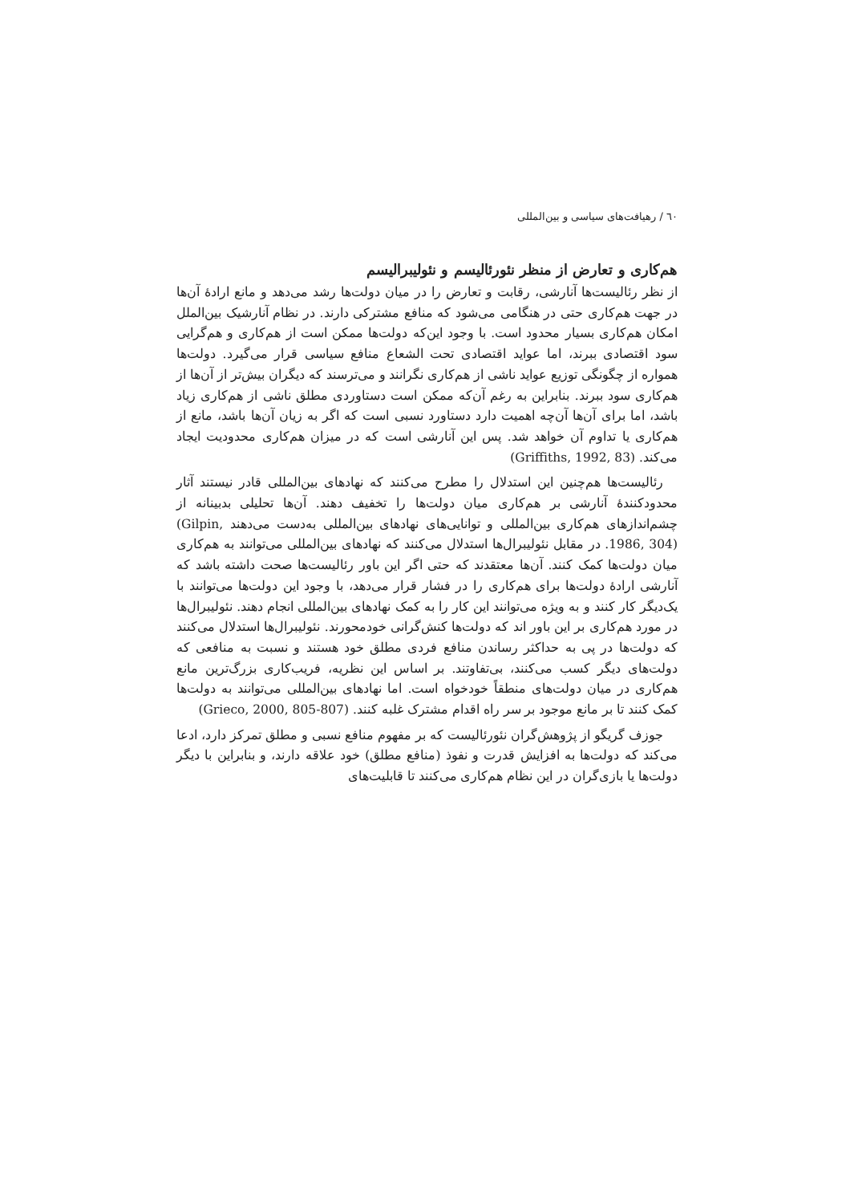٦٠ / رهیافت‌های سیاسی و بین‌المللی
هم‌کاری و تعارض از منظر نئورئالیسم و نئولیبرالیسم
از نظر رئالیست‌ها آنارشی، رقابت و تعارض را در میان دولت‌ها رشد می‌دهد و مانع ارادهٔ آن‌ها در جهت هم‌کاری حتی در هنگامی می‌شود که منافع مشترکی دارند. در نظام آنارشیک بین‌الملل امکان هم‌کاری بسیار محدود است. با وجود این‌که دولت‌ها ممکن است از هم‌کاری و هم‌گرایی سود اقتصادی ببرند، اما عواید اقتصادی تحت الشعاع منافع سیاسی قرار می‌گیرد. دولت‌ها همواره از چگونگی توزیع عواید ناشی از هم‌کاری نگرانند و می‌ترسند که دیگران بیش‌تر از آن‌ها از هم‌کاری سود ببرند. بنابراین به رغم آن‌که ممکن است دستاوردی مطلق ناشی از هم‌کاری زیاد باشد، اما برای آن‌ها آن‌چه اهمیت دارد دستاورد نسبی است که اگر به زیان آن‌ها باشد، مانع از هم‌کاری یا تداوم آن خواهد شد. پس این آنارشی است که در میزان هم‌کاری محدودیت ایجاد می‌کند. (Griffiths, 1992, 83)
رئالیست‌ها هم‌چنین این استدلال را مطرح می‌کنند که نهادهای بین‌المللی قادر نیستند آثار محدودکنندهٔ آنارشی بر هم‌کاری میان دولت‌ها را تخفیف دهند. آن‌ها تحلیلی بدبینانه از چشم‌اندازهای هم‌کاری بین‌المللی و توانایی‌های نهادهای بین‌المللی به‌دست می‌دهند (Gilpin, 1986, 304). در مقابل نئولیبرال‌ها استدلال می‌کنند که نهادهای بین‌المللی می‌توانند به هم‌کاری میان دولت‌ها کمک کنند. آن‌ها معتقدند که حتی اگر این باور رئالیست‌ها صحت داشته باشد که آنارشی ارادهٔ دولت‌ها برای هم‌کاری را در فشار قرار می‌دهد، با وجود این دولت‌ها می‌توانند با یک‌دیگر کار کنند و به ویژه می‌توانند این کار را به کمک نهادهای بین‌المللی انجام دهند. نئولیبرال‌ها در مورد هم‌کاری بر این باور اند که دولت‌ها کنش‌گرانی خودمحورند. نئولیبرال‌ها استدلال می‌کنند که دولت‌ها در پی به حداکثر رساندن منافع فردی مطلق خود هستند و نسبت به منافعی که دولت‌های دیگر کسب می‌کنند، بی‌تفاوتند. بر اساس این نظریه، فریب‌کاری بزرگ‌ترین مانع هم‌کاری در میان دولت‌های منطقاً خودخواه است. اما نهادهای بین‌المللی می‌توانند به دولت‌ها کمک کنند تا بر مانع موجود بر سر راه اقدام مشترک غلبه کنند. (Grieco, 2000, 805-807)
جوزف گریگو از پژوهش‌گران نئورئالیست که بر مفهوم منافع نسبی و مطلق تمرکز دارد، ادعا می‌کند که دولت‌ها به افزایش قدرت و نفوذ (منافع مطلق) خود علاقه دارند، و بنابراین با دیگر دولت‌ها یا بازی‌گران در این نظام هم‌کاری می‌کنند تا قابلیت‌های